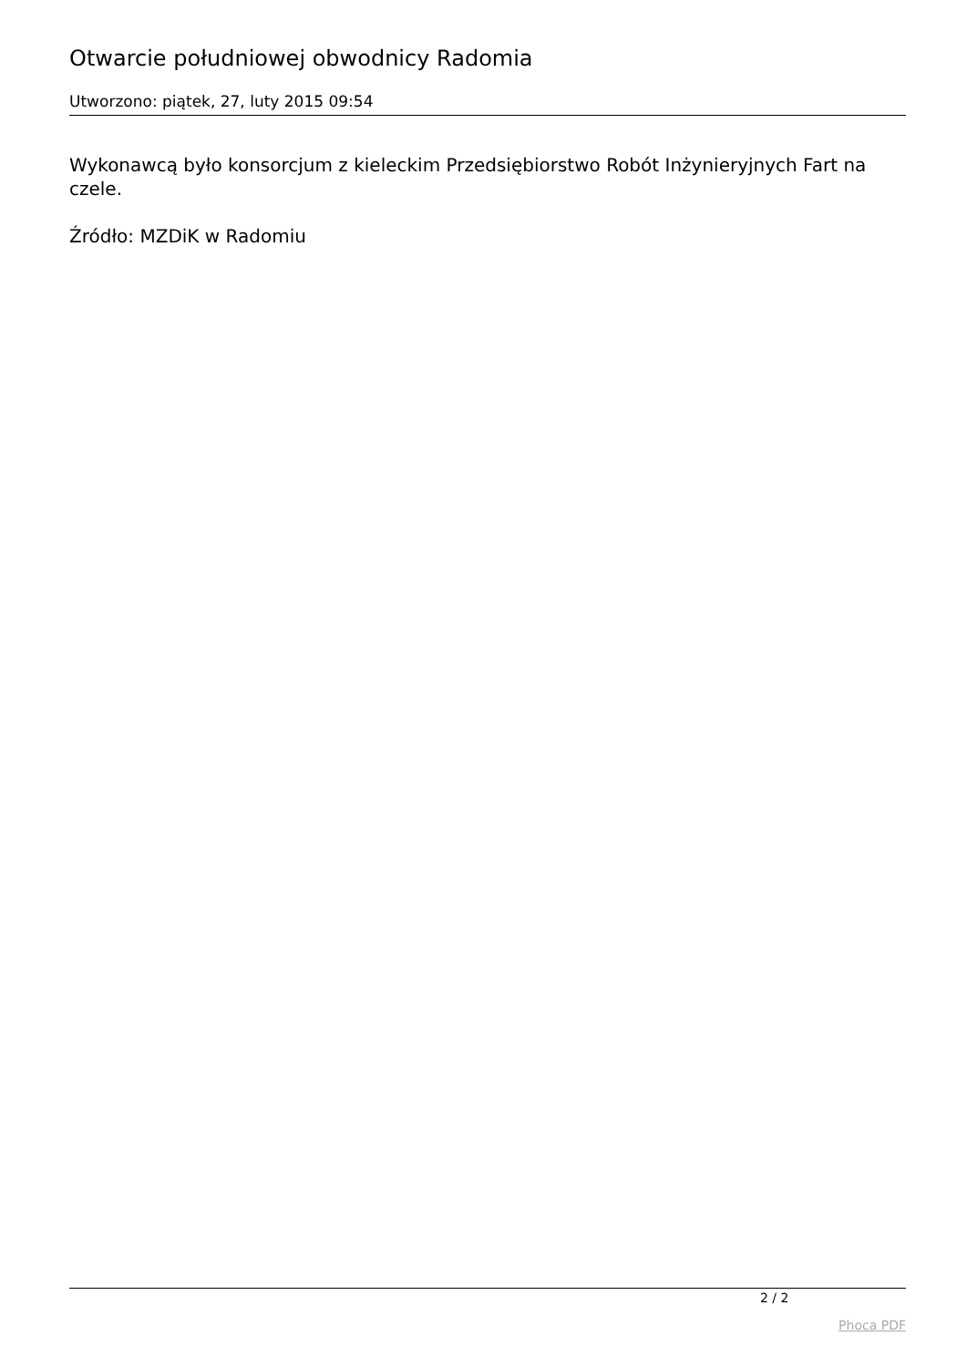Otwarcie południowej obwodnicy Radomia
Utworzono: piątek, 27, luty 2015 09:54
Wykonawcą było konsorcjum z kieleckim Przedsiębiorstwo Robót Inżynieryjnych Fart na czele.
Źródło: MZDiK w Radomiu
2 / 2
Phoca PDF